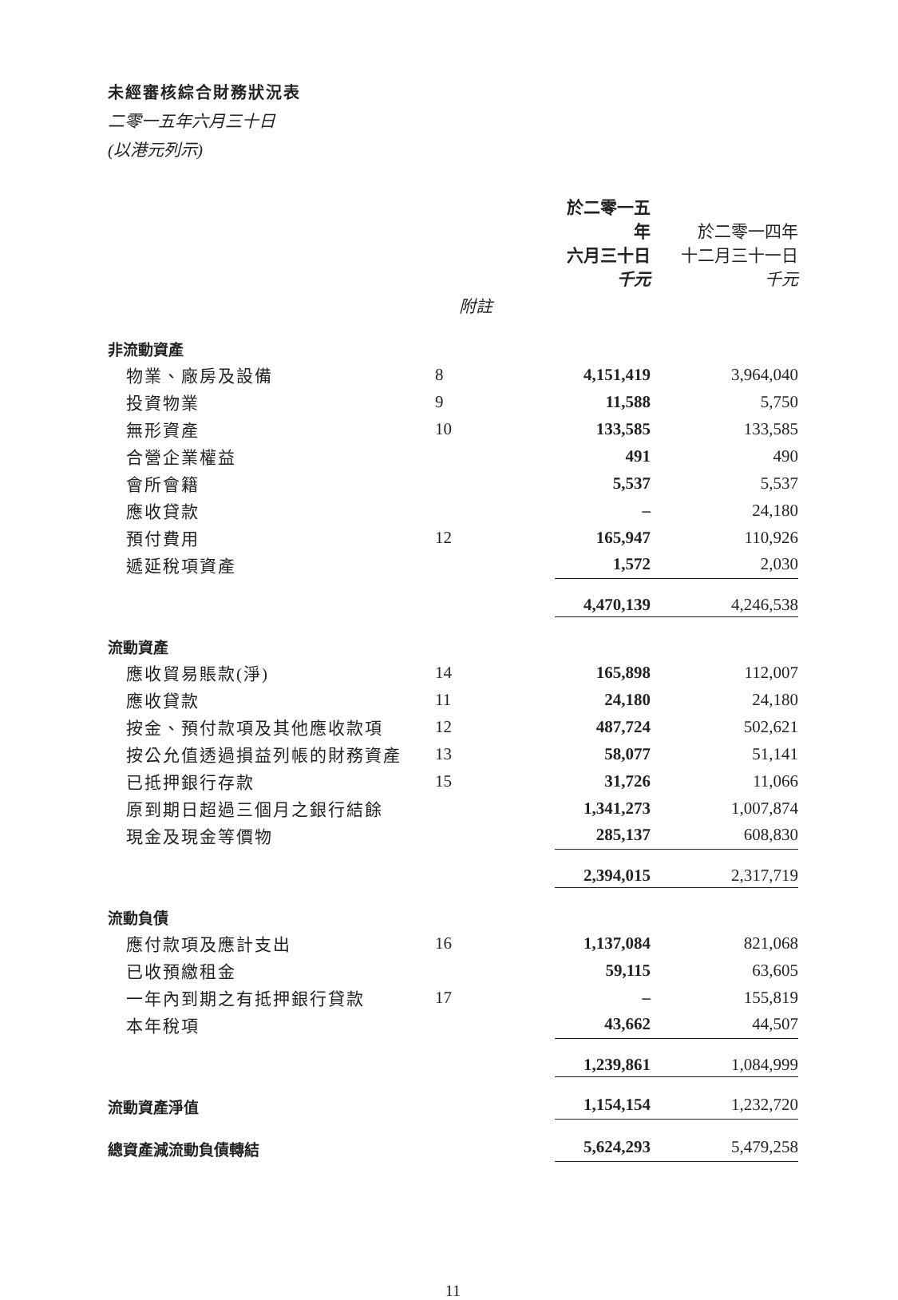未經審核綜合財務狀況表
二零一五年六月三十日
(以港元列示)
| | | 於二零一五年 六月三十日 千元 | 於二零一四年 十二月三十一日 千元 |
| --- | --- | --- | --- |
| | 附註 | | |
| 非流動資產 | | | |
| 物業、廠房及設備 | 8 | 4,151,419 | 3,964,040 |
| 投資物業 | 9 | 11,588 | 5,750 |
| 無形資產 | 10 | 133,585 | 133,585 |
| 合營企業權益 | | 491 | 490 |
| 會所會籍 | | 5,537 | 5,537 |
| 應收貸款 | | – | 24,180 |
| 預付費用 | 12 | 165,947 | 110,926 |
| 遞延稅項資產 | | 1,572 | 2,030 |
| | | 4,470,139 | 4,246,538 |
| 流動資產 | | | |
| 應收貿易賬款(淨) | 14 | 165,898 | 112,007 |
| 應收貸款 | 11 | 24,180 | 24,180 |
| 按金、預付款項及其他應收款項 | 12 | 487,724 | 502,621 |
| 按公允值透過損益列帳的財務資產 | 13 | 58,077 | 51,141 |
| 已抵押銀行存款 | 15 | 31,726 | 11,066 |
| 原到期日超過三個月之銀行結餘 | | 1,341,273 | 1,007,874 |
| 現金及現金等價物 | | 285,137 | 608,830 |
| | | 2,394,015 | 2,317,719 |
| 流動負債 | | | |
| 應付款項及應計支出 | 16 | 1,137,084 | 821,068 |
| 已收預繳租金 | | 59,115 | 63,605 |
| 一年內到期之有抵押銀行貸款 | 17 | – | 155,819 |
| 本年稅項 | | 43,662 | 44,507 |
| | | 1,239,861 | 1,084,999 |
| 流動資產淨值 | | 1,154,154 | 1,232,720 |
| 總資產減流動負債轉結 | | 5,624,293 | 5,479,258 |
11